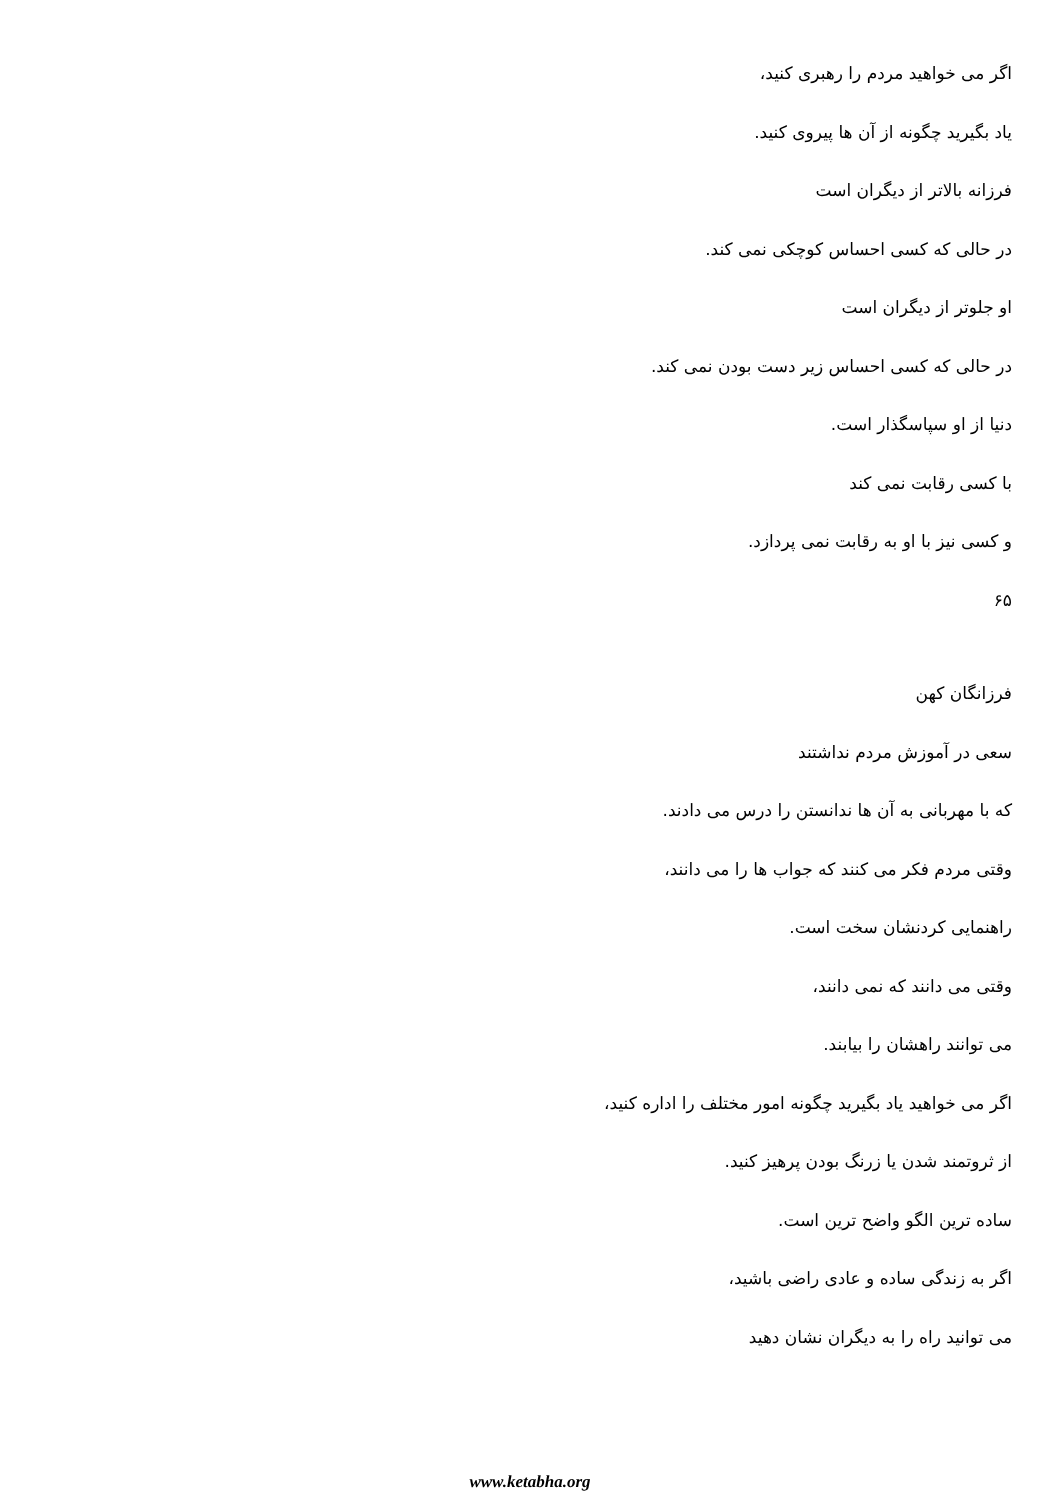اگر می خواهید مردم را رهبری کنید،
یاد بگیرید چگونه از آن ها پیروی کنید.
فرزانه بالاتر از دیگران است
در حالی که کسی احساس کوچکی نمی کند.
او جلوتر از دیگران است
در حالی که کسی احساس زیر دست بودن نمی کند.
دنیا از او سپاسگذار است.
با کسی رقابت نمی کند
و کسی نیز با او به رقابت نمی پردازد.
۶۵
فرزانگان کهن
سعی در آموزش مردم نداشتند
که با مهربانی به آن ها ندانستن را درس می دادند.
وقتی مردم فکر می کنند که جواب ها را می دانند،
راهنمایی کردنشان سخت است.
وقتی می دانند که نمی دانند،
می توانند راهشان را بیابند.
اگر می خواهید یاد بگیرید چگونه امور مختلف را اداره کنید،
از ثروتمند شدن یا زرنگ بودن پرهیز کنید.
ساده ترین الگو واضح ترین است.
اگر به زندگی ساده و عادی راضی باشید،
می توانید راه را به دیگران نشان دهید
www.ketabha.org